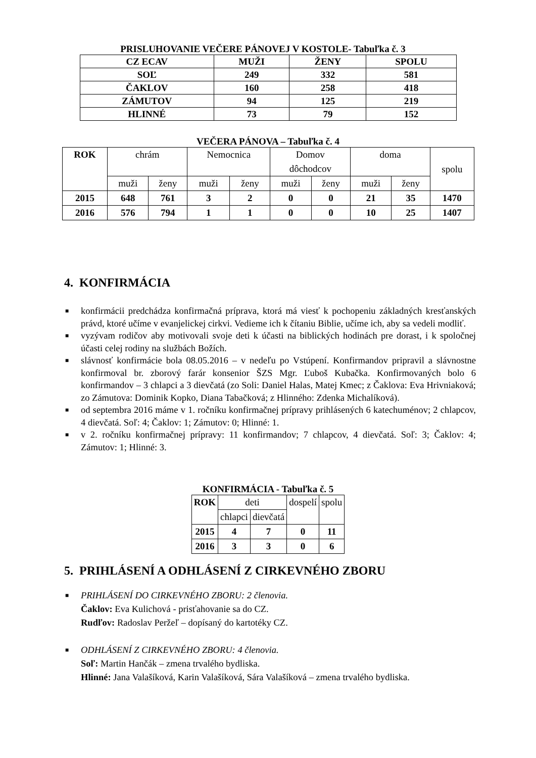PRISLUHOVANIE VEČERE PÁNOVEJ V KOSTOLE- Tabuľka č. 3
| CZ ECAV | MUŽI | ŽENY | SPOLU |
| SOĽ | 249 | 332 | 581 |
| ČAKLOV | 160 | 258 | 418 |
| ZÁMUTOV | 94 | 125 | 219 |
| HLINNÉ | 73 | 79 | 152 |
VEČERA PÁNOVA – Tabuľka č. 4
| ROK | chrám | | Nemocnica | | Domov dôchodcov | | doma | | spolu |
| | muži | ženy | muži | ženy | muži | ženy | muži | ženy | |
| 2015 | 648 | 761 | 3 | 2 | 0 | 0 | 21 | 35 | 1470 |
| 2016 | 576 | 794 | 1 | 1 | 0 | 0 | 10 | 25 | 1407 |
4. KONFIRMÁCIA
■ konfirmácii predchádza konfirmačná príprava, ktorá má viesť k pochopeniu základných kresťanských právd, ktoré učíme v evanjelickej cirkvi. Vedieme ich k čítaniu Biblie, učíme ich, aby sa vedeli modliť.
■ vyzývam rodičov aby motivovali svoje deti k účasti na biblických hodinách pre dorast, i k spoločnej účasti celej rodiny na službách Božích.
■ slávnosť konfirmácie bola 08.05.2016 – v nedeľu po Vstúpení. Konfirmandov pripravil a slávnostne konfirmoval br. zborový farár konsenior ŠZS Mgr. Ľuboš Kubačka. Konfirmovaných bolo 6 konfirmandov – 3 chlapci a 3 dievčatá (zo Soli: Daniel Halas, Matej Kmec; z Čaklova: Eva Hrivniaková; zo Zámutova: Dominik Kopko, Diana Tabačková; z Hlinného: Zdenka Michalíková).
■ od septembra 2016 máme v 1. ročníku konfirmačnej prípravy prihlásených 6 katechuménov; 2 chlapcov, 4 dievčatá. Soľ: 4; Čaklov: 1; Zámutov: 0; Hlinné: 1.
■ v 2. ročníku konfirmačnej prípravy: 11 konfirmandov; 7 chlapcov, 4 dievčatá. Soľ: 3; Čaklov: 4; Zámutov: 1; Hlinné: 3.
KONFIRMÁCIA - Tabuľka č. 5
| ROK | deti | | dospelí | spolu |
| | chlapci | dievčatá | | |
| 2015 | 4 | 7 | 0 | 11 |
| 2016 | 3 | 3 | 0 | 6 |
5. PRIHLÁSENÍ A ODHLÁSENÍ Z CIRKEVNÉHO ZBORU
■ PRIHLÁSENÍ DO CIRKEVNÉHO ZBORU: 2 členovia.
Čaklov: Eva Kulichová - prisťahovanie sa do CZ.
Rudľov: Radoslav Peržeľ – dopísaný do kartotéky CZ.
■ ODHLÁSENÍ Z CIRKEVNÉHO ZBORU: 4 členovia.
Soľ: Martin Hančák – zmena trvalého bydliska.
Hlinné: Jana Valašíková, Karin Valašíková, Sára Valašíková – zmena trvalého bydliska.